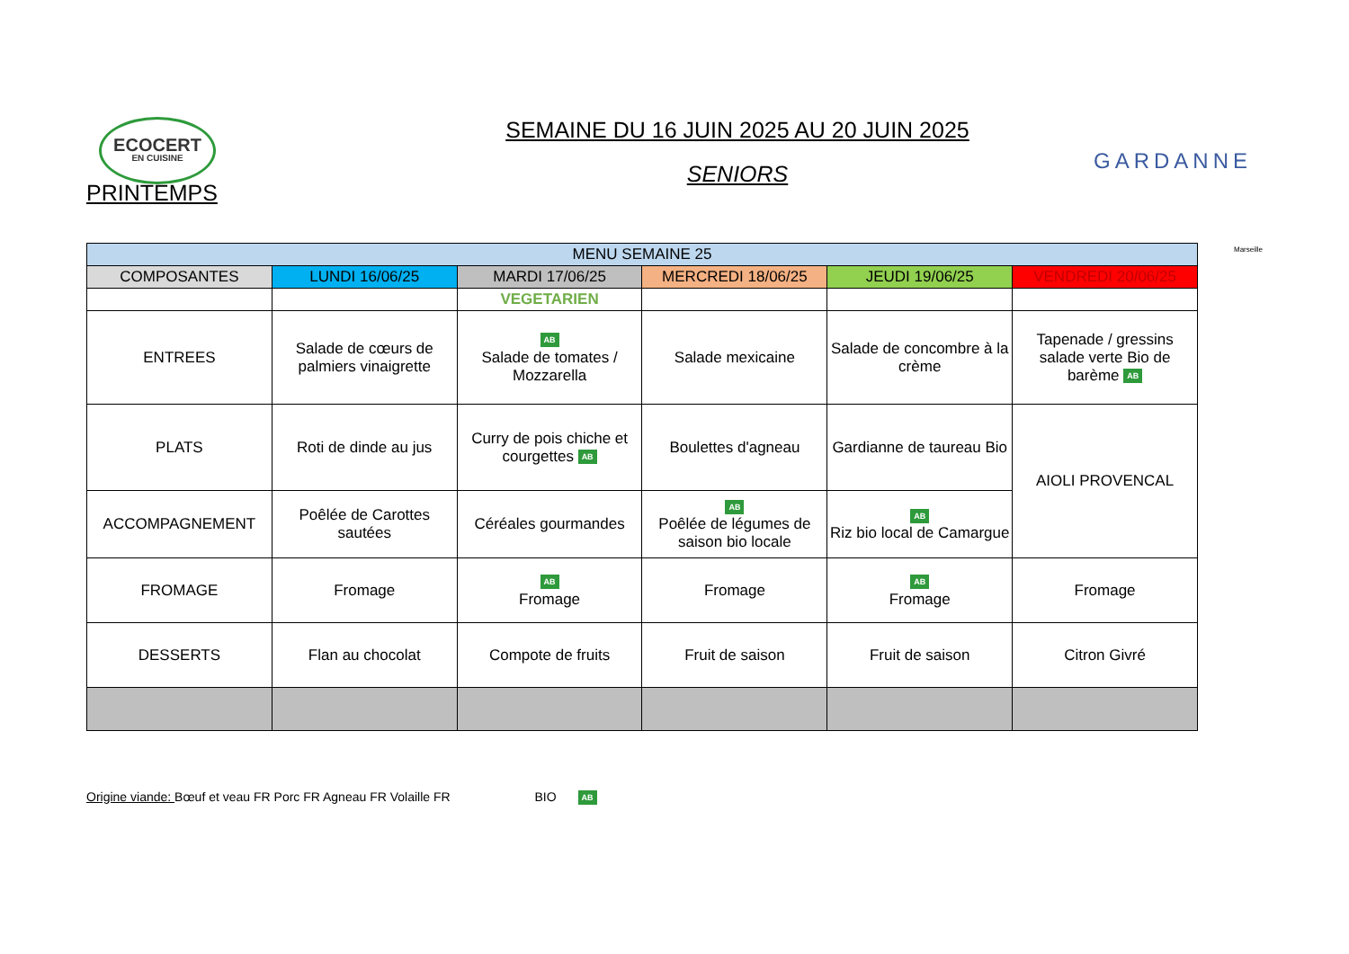ECOCERT
EN CUISINE
SEMAINE DU 16 JUIN 2025 AU 20 JUIN 2025
SENIORS
GARDANNE
Marseille
PRINTEMPS
| MENU SEMAINE 25 | | | | | |
| --- | --- | --- | --- | --- | --- |
| COMPOSANTES | LUNDI 16/06/25 | MARDI 17/06/25 | MERCREDI 18/06/25 | JEUDI 19/06/25 | VENDREDI 20/06/25 |
| | | VEGETARIEN | | | |
| ENTREES | Salade de cœurs de palmiers vinaigrette | AB Salade de tomates / Mozzarella | Salade mexicaine | Salade de concombre à la crème | Tapenade / gressins salade verte Bio de barème AB |
| PLATS | Roti de dinde au jus | Curry de pois chiche et courgettes AB | Boulettes d'agneau | Gardianne de taureau Bio | AIOLI PROVENCAL |
| ACCOMPAGNEMENT | Poêlée de Carottes sautées | Céréales gourmandes | AB Poêlée de légumes de saison bio locale | AB Riz bio local de Camargue | |
| FROMAGE | Fromage | AB Fromage | Fromage | AB Fromage | Fromage |
| DESSERTS | Flan au chocolat | Compote de fruits | Fruit de saison | Fruit de saison | Citron Givré |
Origine viande: Bœuf et veau FR Porc FR Agneau FR Volaille FR BIO AB